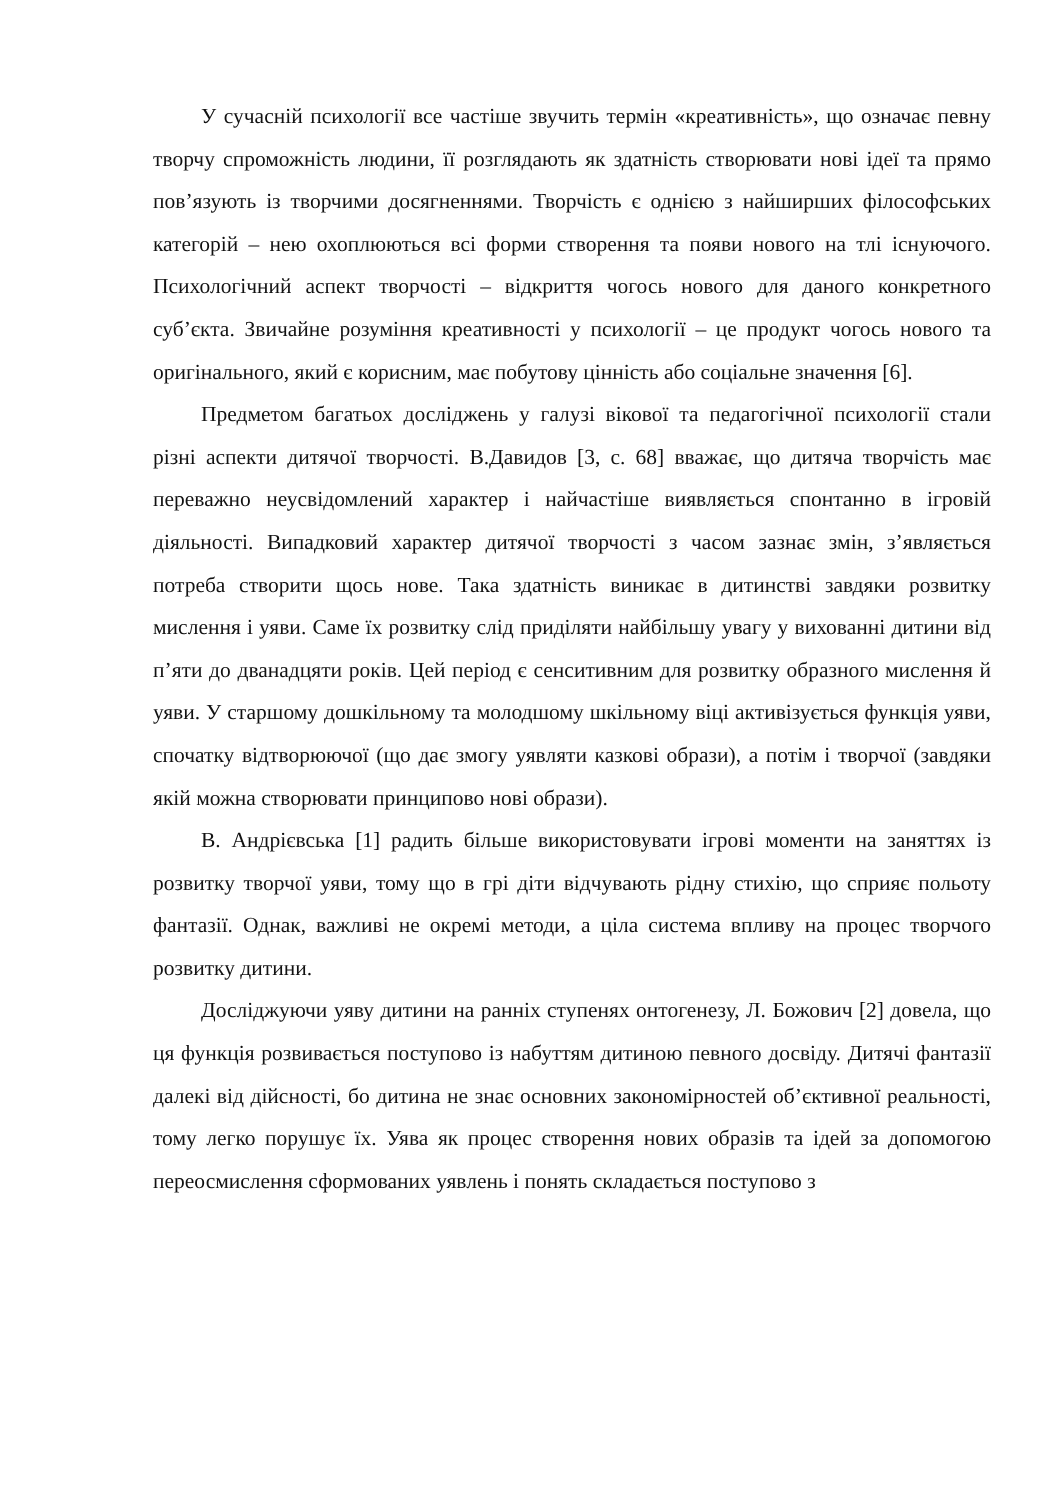У сучасній психології все частіше звучить термін «креативність», що означає певну творчу спроможність людини, її розглядають як здатність створювати нові ідеї та прямо пов’язують із творчими досягненнями. Творчість є однією з найширших філософських категорій – нею охоплюються всі форми створення та появи нового на тлі існуючого. Психологічний аспект творчості – відкриття чогось нового для даного конкретного суб’єкта. Звичайне розуміння креативності у психології – це продукт чогось нового та оригінального, який є корисним, має побутову цінність або соціальне значення [6].
Предметом багатьох досліджень у галузі вікової та педагогічної психології стали різні аспекти дитячої творчості. В.Давидов [3, с. 68] вважає, що дитяча творчість має переважно неусвідомлений характер і найчастіше виявляється спонтанно в ігровій діяльності. Випадковий характер дитячої творчості з часом зазнає змін, з’являється потреба створити щось нове. Така здатність виникає в дитинстві завдяки розвитку мислення і уяви. Саме їх розвитку слід приділяти найбільшу увагу у вихованні дитини від п’яти до дванадцяти років. Цей період є сенситивним для розвитку образного мислення й уяви. У старшому дошкільному та молодшому шкільному віці активізується функція уяви, спочатку відтворюючої (що дає змогу уявляти казкові образи), а потім і творчої (завдяки якій можна створювати принципово нові образи).
В. Андрієвська [1] радить більше використовувати ігрові моменти на заняттях із розвитку творчої уяви, тому що в грі діти відчувають рідну стихію, що сприяє польоту фантазії. Однак, важливі не окремі методи, а ціла система впливу на процес творчого розвитку дитини.
Досліджуючи уяву дитини на ранніх ступенях онтогенезу, Л. Божович [2] довела, що ця функція розвивається поступово із набуттям дитиною певного досвіду. Дитячі фантазії далекі від дійсності, бо дитина не знає основних закономірностей об’єктивної реальності, тому легко порушує їх. Уява як процес створення нових образів та ідей за допомогою переосмислення сформованих уявлень і понять складається поступово з